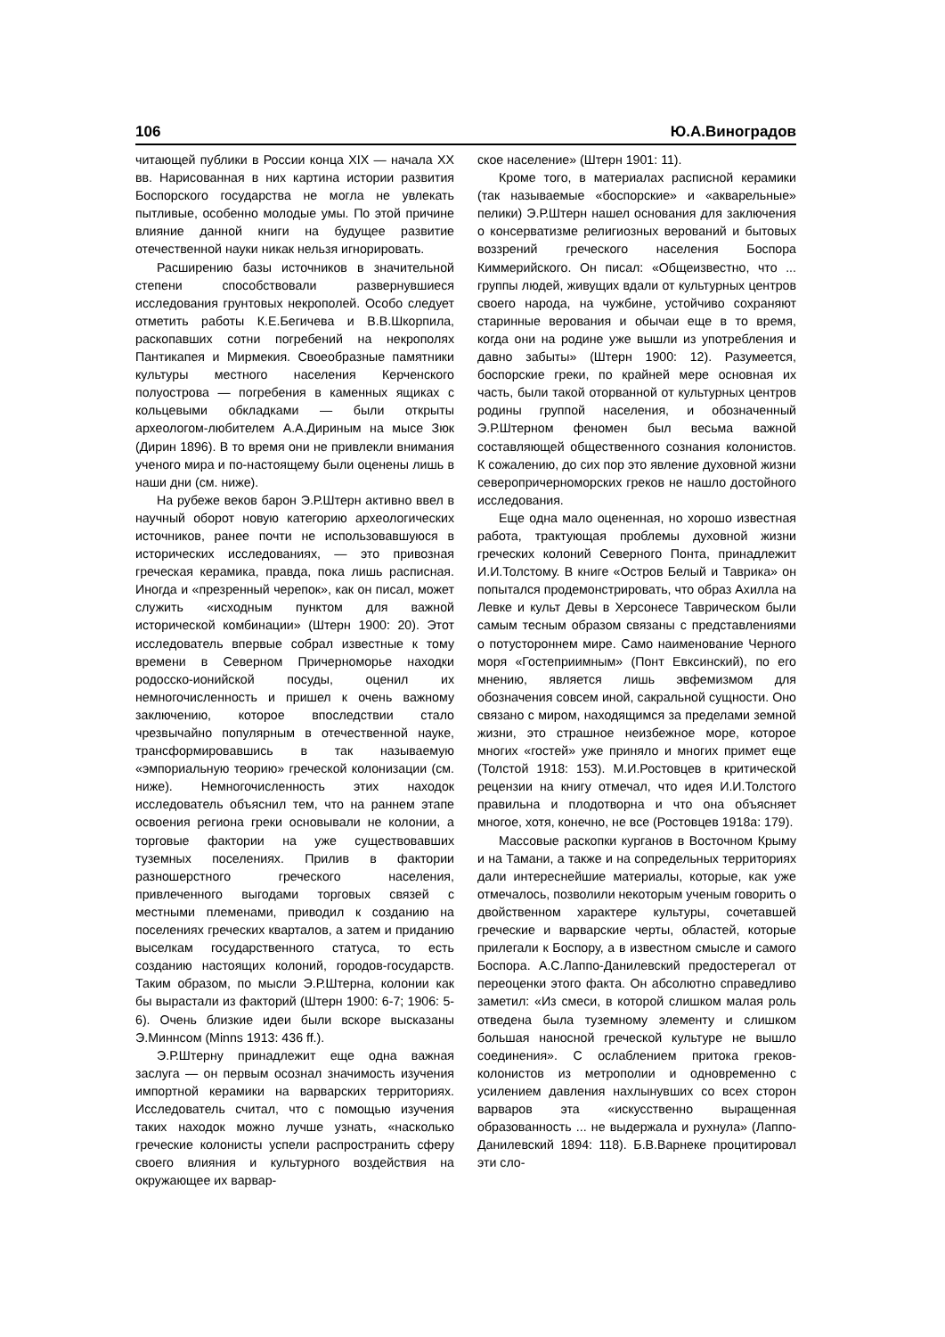106 Ю.А.Виноградов
читающей публики в России конца XIX — начала XX вв. Нарисованная в них картина истории развития Боспорского государства не могла не увлекать пытливые, особенно молодые умы. По этой причине влияние данной книги на будущее развитие отечественной науки никак нельзя игнорировать.
Расширению базы источников в значительной степени способствовали развернувшиеся исследования грунтовых некрополей. Особо следует отметить работы К.Е.Бегичева и В.В.Шкорпила, раскопавших сотни погребений на некрополях Пантикапея и Мирмекия. Своеобразные памятники культуры местного населения Керченского полуострова — погребения в каменных ящиках с кольцевыми обкладками — были открыты археологом-любителем А.А.Дириным на мысе Зюк (Дирин 1896). В то время они не привлекли внимания ученого мира и по-настоящему были оценены лишь в наши дни (см. ниже).
На рубеже веков барон Э.Р.Штерн активно ввел в научный оборот новую категорию археологических источников, ранее почти не использовавшуюся в исторических исследованиях, — это привозная греческая керамика, правда, пока лишь расписная. Иногда и «презренный черепок», как он писал, может служить «исходным пунктом для важной исторической комбинации» (Штерн 1900: 20). Этот исследователь впервые собрал известные к тому времени в Северном Причерноморье находки родосско-ионийской посуды, оценил их немногочисленность и пришел к очень важному заключению, которое впоследствии стало чрезвычайно популярным в отечественной науке, трансформировавшись в так называемую «эмпориальную теорию» греческой колонизации (см. ниже). Немногочисленность этих находок исследователь объяснил тем, что на раннем этапе освоения региона греки основывали не колонии, а торговые фактории на уже существовавших туземных поселениях. Прилив в фактории разношерстного греческого населения, привлеченного выгодами торговых связей с местными племенами, приводил к созданию на поселениях греческих кварталов, а затем и приданию выселкам государственного статуса, то есть созданию настоящих колоний, городов-государств. Таким образом, по мысли Э.Р.Штерна, колонии как бы вырастали из факторий (Штерн 1900: 6-7; 1906: 5-6). Очень близкие идеи были вскоре высказаны Э.Миннсом (Minns 1913: 436 ff.).
Э.Р.Штерну принадлежит еще одна важная заслуга — он первым осознал значимость изучения импортной керамики на варварских территориях. Исследователь считал, что с помощью изучения таких находок можно лучше узнать, «насколько греческие колонисты успели распространить сферу своего влияния и культурного воздействия на окружающее их варвар-
ское население» (Штерн 1901: 11).
Кроме того, в материалах расписной керамики (так называемые «боспорские» и «акварельные» пелики) Э.Р.Штерн нашел основания для заключения о консерватизме религиозных верований и бытовых воззрений греческого населения Боспора Киммерийского. Он писал: «Общеизвестно, что ... группы людей, живущих вдали от культурных центров своего народа, на чужбине, устойчиво сохраняют старинные верования и обычаи еще в то время, когда они на родине уже вышли из употребления и давно забыты» (Штерн 1900: 12). Разумеется, боспорские греки, по крайней мере основная их часть, были такой оторванной от культурных центров родины группой населения, и обозначенный Э.Р.Штерном феномен был весьма важной составляющей общественного сознания колонистов. К сожалению, до сих пор это явление духовной жизни северопричерноморских греков не нашло достойного исследования.
Еще одна мало оцененная, но хорошо известная работа, трактующая проблемы духовной жизни греческих колоний Северного Понта, принадлежит И.И.Толстому. В книге «Остров Белый и Таврика» он попытался продемонстрировать, что образ Ахилла на Левке и культ Девы в Херсонесе Таврическом были самым тесным образом связаны с представлениями о потустороннем мире. Само наименование Черного моря «Гостеприимным» (Понт Евксинский), по его мнению, является лишь эвфемизмом для обозначения совсем иной, сакральной сущности. Оно связано с миром, находящимся за пределами земной жизни, это страшное неизбежное море, которое многих «гостей» уже приняло и многих примет еще (Толстой 1918: 153). М.И.Ростовцев в критической рецензии на книгу отмечал, что идея И.И.Толстого правильна и плодотворна и что она объясняет многое, хотя, конечно, не все (Ростовцев 1918а: 179).
Массовые раскопки курганов в Восточном Крыму и на Тамани, а также и на сопредельных территориях дали интереснейшие материалы, которые, как уже отмечалось, позволили некоторым ученым говорить о двойственном характере культуры, сочетавшей греческие и варварские черты, областей, которые прилегали к Боспору, а в известном смысле и самого Боспора. А.С.Лаппо-Данилевский предостерегал от переоценки этого факта. Он абсолютно справедливо заметил: «Из смеси, в которой слишком малая роль отведена была туземному элементу и слишком большая наносной греческой культуре не вышло соединения». С ослаблением притока греков-колонистов из метрополии и одновременно с усилением давления нахлынувших со всех сторон варваров эта «искусственно выращенная образованность ... не выдержала и рухнула» (Лаппо-Данилевский 1894: 118). Б.В.Варнеке процитировал эти сло-